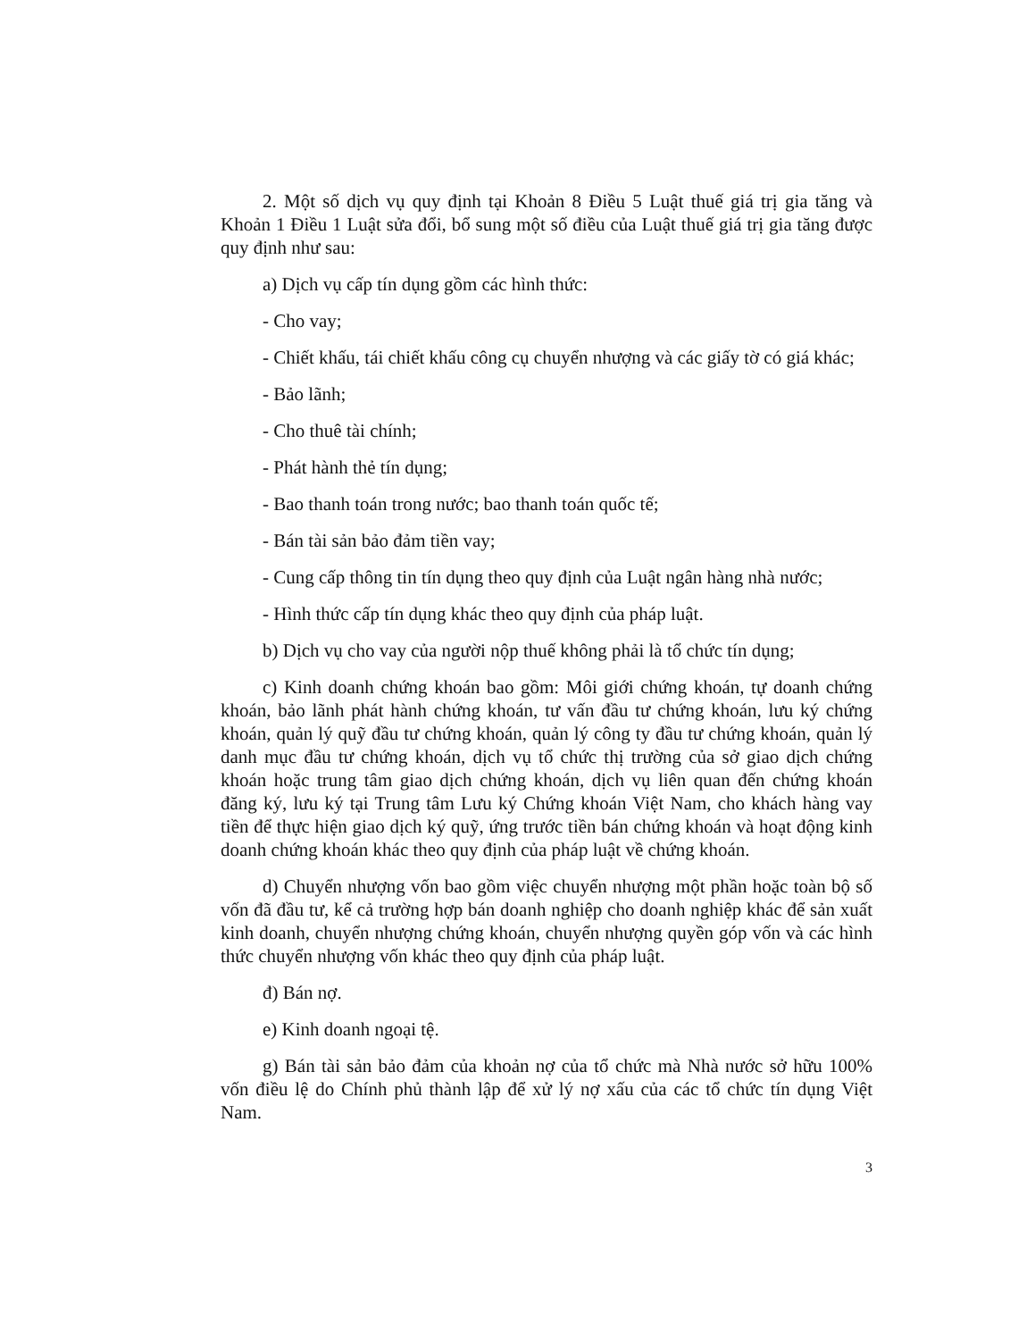2. Một số dịch vụ quy định tại Khoản 8 Điều 5 Luật thuế giá trị gia tăng và Khoản 1 Điều 1 Luật sửa đổi, bổ sung một số điều của Luật thuế giá trị gia tăng được quy định như sau:
a) Dịch vụ cấp tín dụng gồm các hình thức:
- Cho vay;
- Chiết khấu, tái chiết khấu công cụ chuyển nhượng và các giấy tờ có giá khác;
- Bảo lãnh;
- Cho thuê tài chính;
- Phát hành thẻ tín dụng;
- Bao thanh toán trong nước; bao thanh toán quốc tế;
- Bán tài sản bảo đảm tiền vay;
- Cung cấp thông tin tín dụng theo quy định của Luật ngân hàng nhà nước;
- Hình thức cấp tín dụng khác theo quy định của pháp luật.
b) Dịch vụ cho vay của người nộp thuế không phải là tổ chức tín dụng;
c) Kinh doanh chứng khoán bao gồm: Môi giới chứng khoán, tự doanh chứng khoán, bảo lãnh phát hành chứng khoán, tư vấn đầu tư chứng khoán, lưu ký chứng khoán, quản lý quỹ đầu tư chứng khoán, quản lý công ty đầu tư chứng khoán, quản lý danh mục đầu tư chứng khoán, dịch vụ tổ chức thị trường của sở giao dịch chứng khoán hoặc trung tâm giao dịch chứng khoán, dịch vụ liên quan đến chứng khoán đăng ký, lưu ký tại Trung tâm Lưu ký Chứng khoán Việt Nam, cho khách hàng vay tiền để thực hiện giao dịch ký quỹ, ứng trước tiền bán chứng khoán và hoạt động kinh doanh chứng khoán khác theo quy định của pháp luật về chứng khoán.
d) Chuyển nhượng vốn bao gồm việc chuyển nhượng một phần hoặc toàn bộ số vốn đã đầu tư, kể cả trường hợp bán doanh nghiệp cho doanh nghiệp khác để sản xuất kinh doanh, chuyển nhượng chứng khoán, chuyển nhượng quyền góp vốn và các hình thức chuyển nhượng vốn khác theo quy định của pháp luật.
đ) Bán nợ.
e) Kinh doanh ngoại tệ.
g) Bán tài sản bảo đảm của khoản nợ của tổ chức mà Nhà nước sở hữu 100% vốn điều lệ do Chính phủ thành lập để xử lý nợ xấu của các tổ chức tín dụng Việt Nam.
3